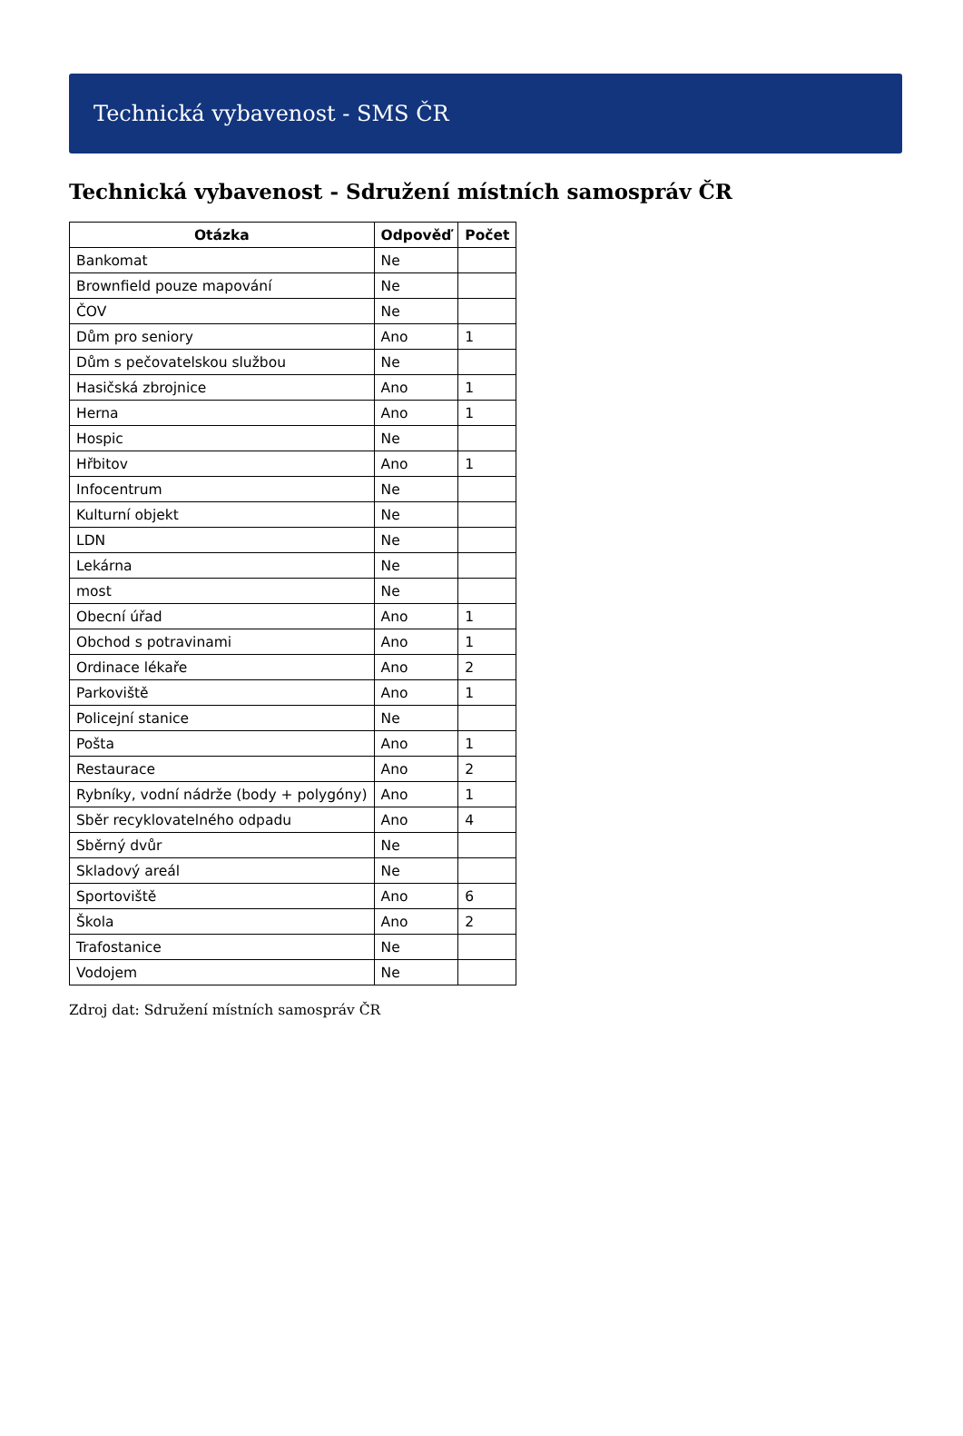Technická vybavenost - SMS ČR
Technická vybavenost - Sdružení místních samospráv ČR
| Otázka | Odpověď | Počet |
| --- | --- | --- |
| Bankomat | Ne | |
| Brownfield pouze mapování | Ne | |
| ČOV | Ne | |
| Dům pro seniory | Ano | 1 |
| Dům s pečovatelskou službou | Ne | |
| Hasičská zbrojnice | Ano | 1 |
| Herna | Ano | 1 |
| Hospic | Ne | |
| Hřbitov | Ano | 1 |
| Infocentrum | Ne | |
| Kulturní objekt | Ne | |
| LDN | Ne | |
| Lekárna | Ne | |
| most | Ne | |
| Obecní úřad | Ano | 1 |
| Obchod s potravinami | Ano | 1 |
| Ordinace lékaře | Ano | 2 |
| Parkoviště | Ano | 1 |
| Policejní stanice | Ne | |
| Pošta | Ano | 1 |
| Restaurace | Ano | 2 |
| Rybníky, vodní nádrže (body + polygóny) | Ano | 1 |
| Sběr recyklovatelného odpadu | Ano | 4 |
| Sběrný dvůr | Ne | |
| Skladový areál | Ne | |
| Sportoviště | Ano | 6 |
| Škola | Ano | 2 |
| Trafostanice | Ne | |
| Vodojem | Ne | |
Zdroj dat: Sdružení místních samospráv ČR